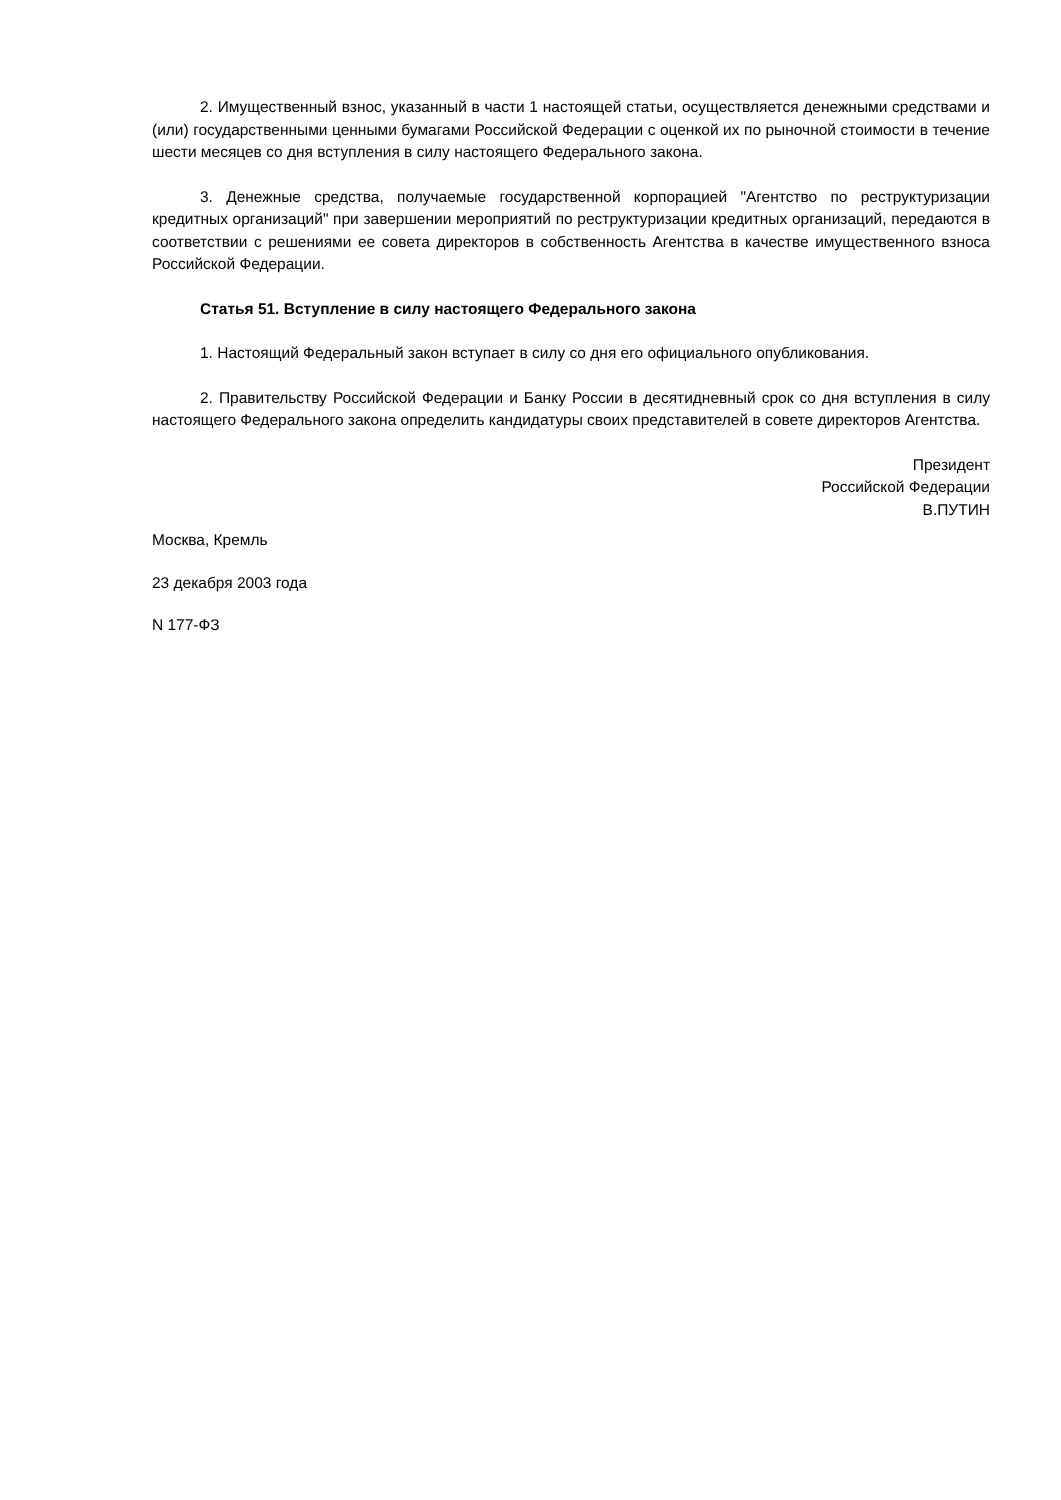2. Имущественный взнос, указанный в части 1 настоящей статьи, осуществляется денежными средствами и (или) государственными ценными бумагами Российской Федерации с оценкой их по рыночной стоимости в течение шести месяцев со дня вступления в силу настоящего Федерального закона.
3. Денежные средства, получаемые государственной корпорацией "Агентство по реструктуризации кредитных организаций" при завершении мероприятий по реструктуризации кредитных организаций, передаются в соответствии с решениями ее совета директоров в собственность Агентства в качестве имущественного взноса Российской Федерации.
Статья 51. Вступление в силу настоящего Федерального закона
1. Настоящий Федеральный закон вступает в силу со дня его официального опубликования.
2. Правительству Российской Федерации и Банку России в десятидневный срок со дня вступления в силу настоящего Федерального закона определить кандидатуры своих представителей в совете директоров Агентства.
Президент
Российской Федерации
В.ПУТИН
Москва, Кремль
23 декабря 2003 года
N 177-ФЗ